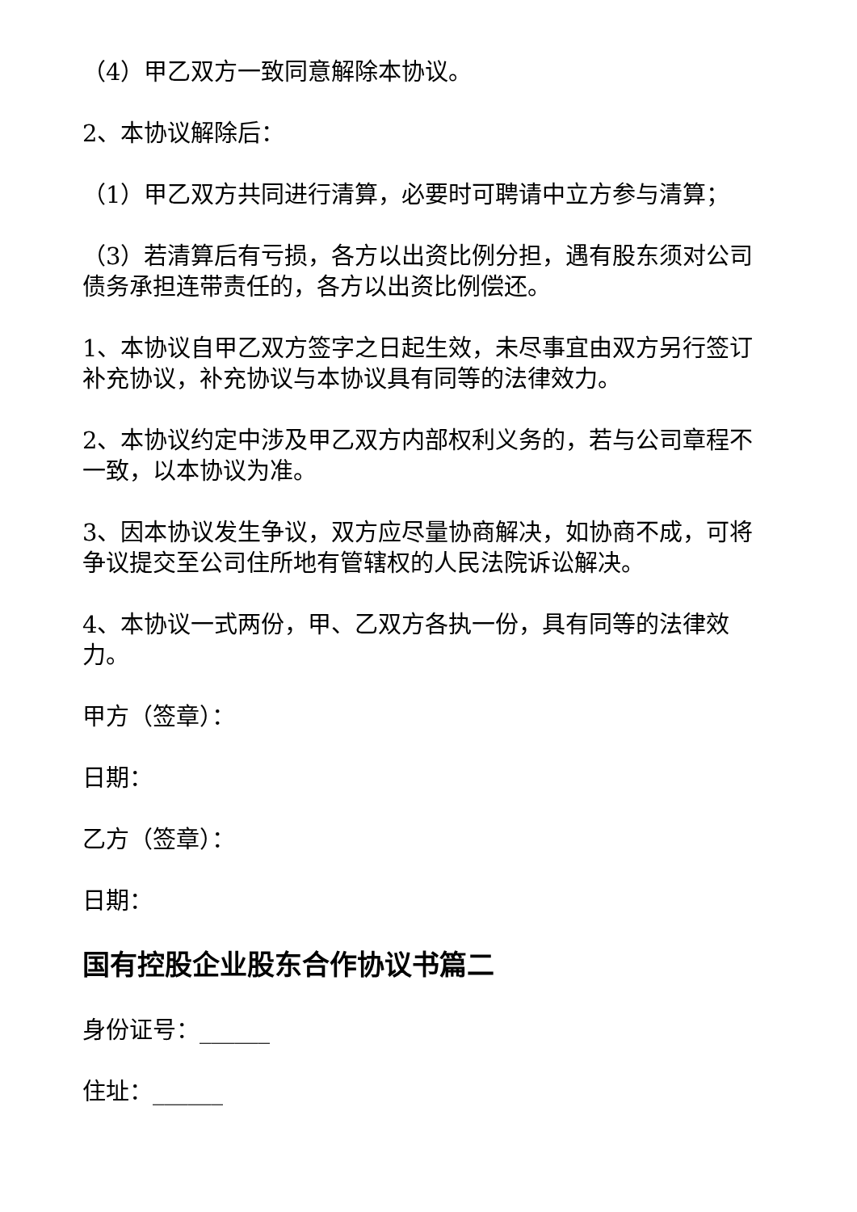（4）甲乙双方一致同意解除本协议。
2、本协议解除后：
（1）甲乙双方共同进行清算，必要时可聘请中立方参与清算；
（3）若清算后有亏损，各方以出资比例分担，遇有股东须对公司债务承担连带责任的，各方以出资比例偿还。
1、本协议自甲乙双方签字之日起生效，未尽事宜由双方另行签订补充协议，补充协议与本协议具有同等的法律效力。
2、本协议约定中涉及甲乙双方内部权利义务的，若与公司章程不一致，以本协议为准。
3、因本协议发生争议，双方应尽量协商解决，如协商不成，可将争议提交至公司住所地有管辖权的人民法院诉讼解决。
4、本协议一式两份，甲、乙双方各执一份，具有同等的法律效力。
甲方（签章）：
日期：
乙方（签章）：
日期：
国有控股企业股东合作协议书篇二
身份证号：______
住址：______